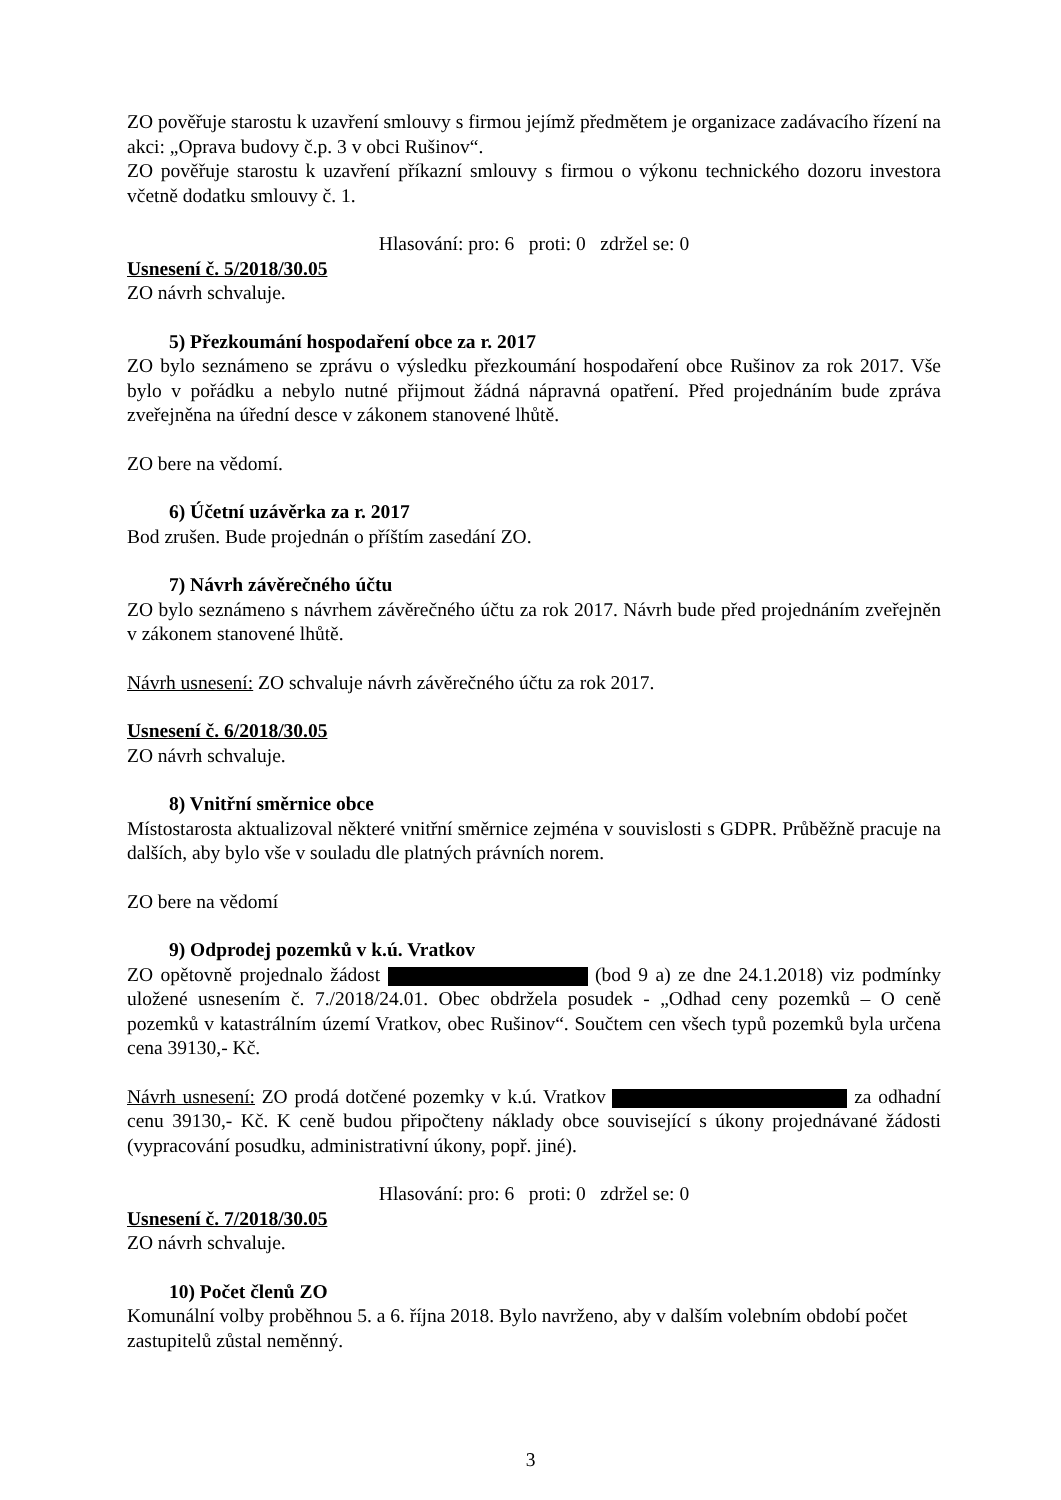ZO pověřuje starostu k uzavření smlouvy s firmou jejímž předmětem je organizace zadávacího řízení na akci: „Oprava budovy č.p. 3 v obci Rušinov“.
ZO pověřuje starostu k uzavření příkazní smlouvy s firmou o výkonu technického dozoru investora včetně dodatku smlouvy č. 1.
Hlasování: pro: 6 proti: 0 zdržel se: 0
Usnesení č. 5/2018/30.05
ZO návrh schvaluje.
5) Přezkoumání hospodaření obce za r. 2017
ZO bylo seznámeno se zprávu o výsledku přezkoumání hospodaření obce Rušinov za rok 2017. Vše bylo v pořádku a nebylo nutné přijmout žádná nápravná opatření. Před projednáním bude zpráva zveřejněna na úřední desce v zákonem stanovené lhůtě.
ZO bere na vědomí.
6) Účetní uzávěrka za r. 2017
Bod zrušen. Bude projednán o příštím zasedání ZO.
7) Návrh závěrečného účtu
ZO bylo seznámeno s návrhem závěrečného účtu za rok 2017. Návrh bude před projednáním zveřejněn v zákonem stanovené lhůtě.
Návrh usnesení: ZO schvaluje návrh závěrečného účtu za rok 2017.
Usnesení č. 6/2018/30.05
ZO návrh schvaluje.
8) Vnitřní směrnice obce
Místostarosta aktualizoval některé vnitřní směrnice zejména v souvislosti s GDPR. Průběžně pracuje na dalších, aby bylo vše v souladu dle platných právních norem.
ZO bere na vědomí
9) Odprodej pozemků v k.ú. Vratkov
ZO opětovně projednalo žádost (bod 9 a) ze dne 24.1.2018) viz podmínky uložené usnesením č. 7./2018/24.01. Obec obdržela posudek - „Odhad ceny pozemků – O ceně pozemků v katastrálním území Vratkov, obec Rušinov“. Součtem cen všech typů pozemků byla určena cena 39130,- Kč.
Návrh usnesení: ZO prodá dotčené pozemky v k.ú. Vratkov za odhadní cenu 39130,- Kč. K ceně budou připočteny náklady obce související s úkony projednávané žádosti (vypracování posudku, administrativní úkony, popř. jiné).
Hlasování: pro: 6 proti: 0 zdržel se: 0
Usnesení č. 7/2018/30.05
ZO návrh schvaluje.
10) Počet členů ZO
Komunální volby proběhnou 5. a 6. října 2018. Bylo navrženo, aby v dalším volebním období počet zastupitelů zůstal neměnný.
3